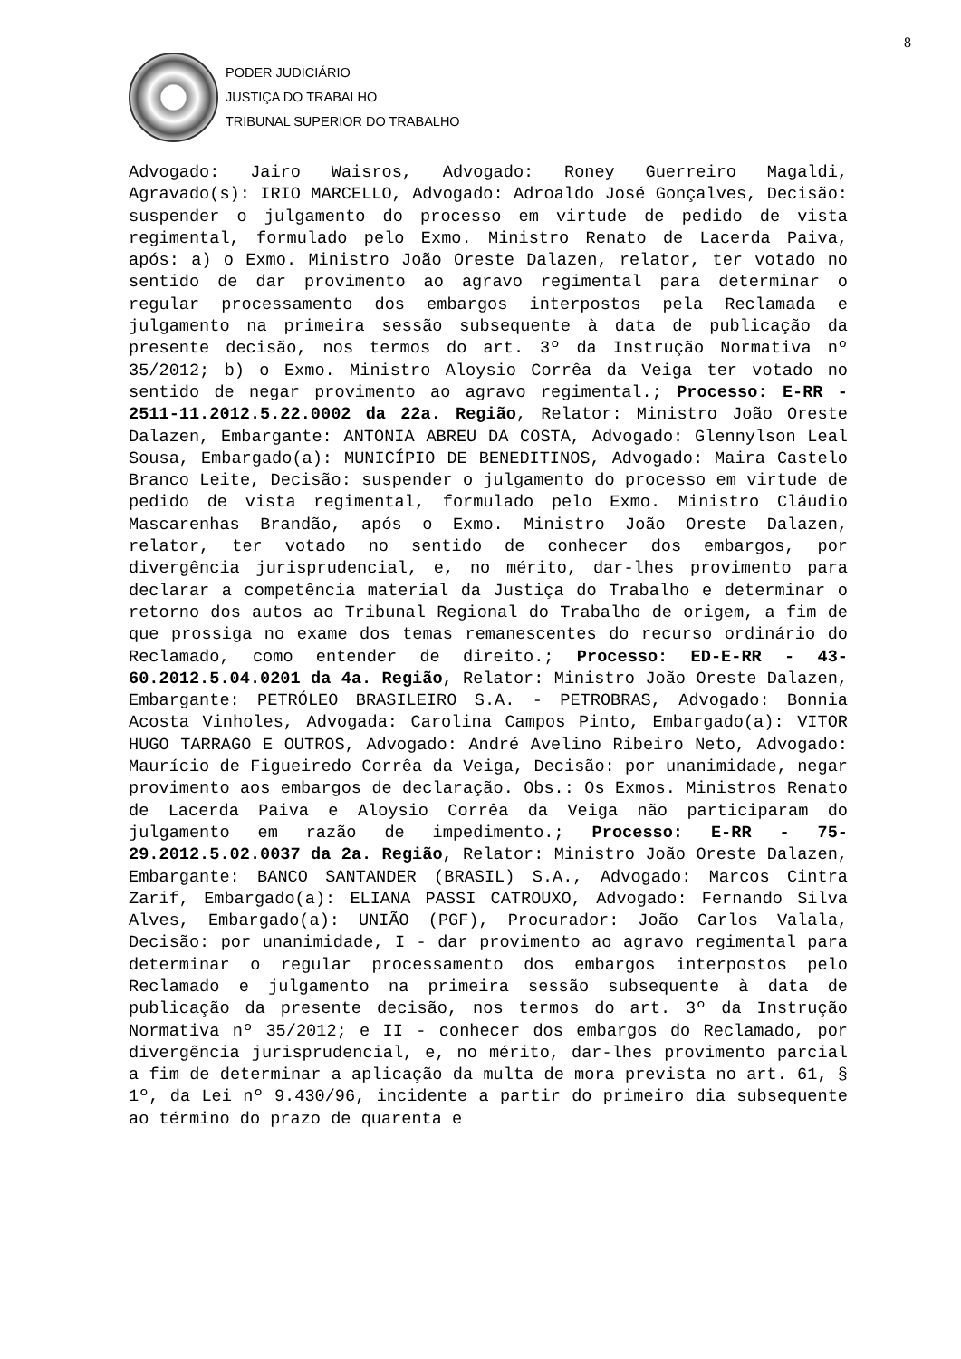8
PODER JUDICIÁRIO
JUSTIÇA DO TRABALHO
TRIBUNAL SUPERIOR DO TRABALHO
Advogado: Jairo Waisros, Advogado: Roney Guerreiro Magaldi, Agravado(s): IRIO MARCELLO, Advogado: Adroaldo José Gonçalves, Decisão: suspender o julgamento do processo em virtude de pedido de vista regimental, formulado pelo Exmo. Ministro Renato de Lacerda Paiva, após: a) o Exmo. Ministro João Oreste Dalazen, relator, ter votado no sentido de dar provimento ao agravo regimental para determinar o regular processamento dos embargos interpostos pela Reclamada e julgamento na primeira sessão subsequente à data de publicação da presente decisão, nos termos do art. 3º da Instrução Normativa nº 35/2012; b) o Exmo. Ministro Aloysio Corrêa da Veiga ter votado no sentido de negar provimento ao agravo regimental.; Processo: E-RR - 2511-11.2012.5.22.0002 da 22a. Região, Relator: Ministro João Oreste Dalazen, Embargante: ANTONIA ABREU DA COSTA, Advogado: Glennylson Leal Sousa, Embargado(a): MUNICÍPIO DE BENEDITINOS, Advogado: Maira Castelo Branco Leite, Decisão: suspender o julgamento do processo em virtude de pedido de vista regimental, formulado pelo Exmo. Ministro Cláudio Mascarenhas Brandão, após o Exmo. Ministro João Oreste Dalazen, relator, ter votado no sentido de conhecer dos embargos, por divergência jurisprudencial, e, no mérito, dar-lhes provimento para declarar a competência material da Justiça do Trabalho e determinar o retorno dos autos ao Tribunal Regional do Trabalho de origem, a fim de que prossiga no exame dos temas remanescentes do recurso ordinário do Reclamado, como entender de direito.; Processo: ED-E-RR - 43-60.2012.5.04.0201 da 4a. Região, Relator: Ministro João Oreste Dalazen, Embargante: PETRÓLEO BRASILEIRO S.A. - PETROBRAS, Advogado: Bonnia Acosta Vinholes, Advogada: Carolina Campos Pinto, Embargado(a): VITOR HUGO TARRAGO E OUTROS, Advogado: André Avelino Ribeiro Neto, Advogado: Maurício de Figueiredo Corrêa da Veiga, Decisão: por unanimidade, negar provimento aos embargos de declaração. Obs.: Os Exmos. Ministros Renato de Lacerda Paiva e Aloysio Corrêa da Veiga não participaram do julgamento em razão de impedimento.; Processo: E-RR - 75-29.2012.5.02.0037 da 2a. Região, Relator: Ministro João Oreste Dalazen, Embargante: BANCO SANTANDER (BRASIL) S.A., Advogado: Marcos Cintra Zarif, Embargado(a): ELIANA PASSI CATROUXO, Advogado: Fernando Silva Alves, Embargado(a): UNIÃO (PGF), Procurador: João Carlos Valala, Decisão: por unanimidade, I - dar provimento ao agravo regimental para determinar o regular processamento dos embargos interpostos pelo Reclamado e julgamento na primeira sessão subsequente à data de publicação da presente decisão, nos termos do art. 3º da Instrução Normativa nº 35/2012; e II - conhecer dos embargos do Reclamado, por divergência jurisprudencial, e, no mérito, dar-lhes provimento parcial a fim de determinar a aplicação da multa de mora prevista no art. 61, § 1º, da Lei nº 9.430/96, incidente a partir do primeiro dia subsequente ao término do prazo de quarenta e